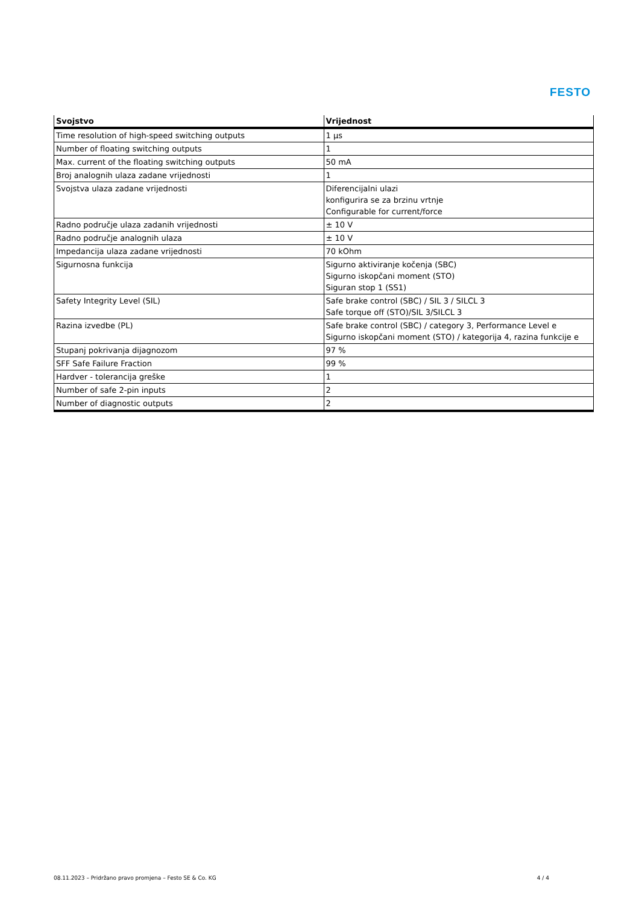FESTO
| Svojstvo | Vrijednost |
| --- | --- |
| Time resolution of high-speed switching outputs | 1 μs |
| Number of floating switching outputs | 1 |
| Max. current of the floating switching outputs | 50 mA |
| Broj analognih ulaza zadane vrijednosti | 1 |
| Svojstva ulaza zadane vrijednosti | Diferencijalni ulazi konfigurira se za brzinu vrtnje Configurable for current/force |
| Radno područje ulaza zadanih vrijednosti | ± 10 V |
| Radno područje analognih ulaza | ± 10 V |
| Impedancija ulaza zadane vrijednosti | 70 kOhm |
| Sigurnosna funkcija | Sigurno aktiviranje kočenja (SBC) Sigurno iskopčani moment (STO) Siguran stop 1 (SS1) |
| Safety Integrity Level (SIL) | Safe brake control (SBC) / SIL 3 / SILCL 3 Safe torque off (STO)/SIL 3/SILCL 3 |
| Razina izvedbe (PL) | Safe brake control (SBC) / category 3, Performance Level e Sigurno iskopčani moment (STO) / kategorija 4, razina funkcije e |
| Stupanj pokrivanja dijagnozom | 97 % |
| SFF Safe Failure Fraction | 99 % |
| Hardver - tolerancija greške | 1 |
| Number of safe 2-pin inputs | 2 |
| Number of diagnostic outputs | 2 |
08.11.2023 – Pridržano pravo promjena – Festo SE & Co. KG 4 / 4